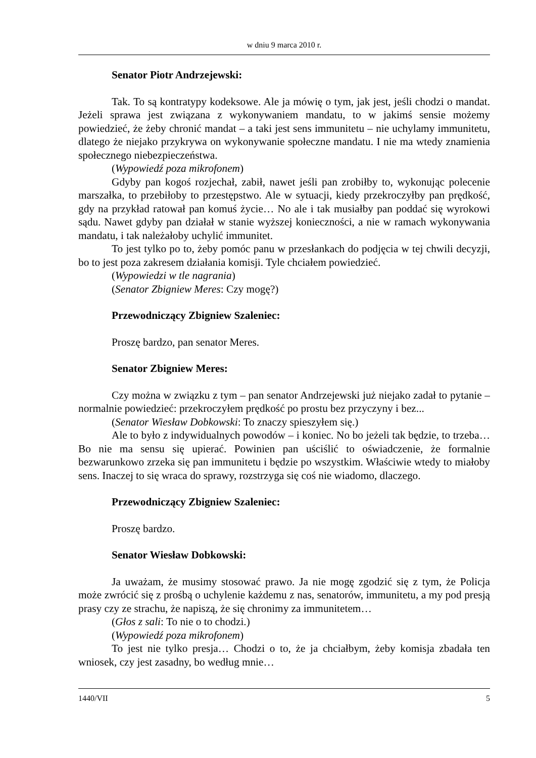w dniu 9 marca 2010 r.
Senator Piotr Andrzejewski:
Tak. To są kontratypy kodeksowe. Ale ja mówię o tym, jak jest, jeśli chodzi o mandat. Jeżeli sprawa jest związana z wykonywaniem mandatu, to w jakimś sensie możemy powiedzieć, że żeby chronić mandat – a taki jest sens immunitetu – nie uchylamy immunitetu, dlatego że niejako przykrywa on wykonywanie społeczne mandatu. I nie ma wtedy znamienia społecznego niebezpieczeństwa.
(Wypowiedź poza mikrofonem)
Gdyby pan kogoś rozjechał, zabił, nawet jeśli pan zrobiłby to, wykonując polecenie marszałka, to przebiłoby to przestępstwo. Ale w sytuacji, kiedy przekroczyłby pan prędkość, gdy na przykład ratował pan komuś życie… No ale i tak musiałby pan poddać się wyrokowi sądu. Nawet gdyby pan działał w stanie wyższej konieczności, a nie w ramach wykonywania mandatu, i tak należałoby uchylić immunitet.
To jest tylko po to, żeby pomóc panu w przesłankach do podjęcia w tej chwili decyzji, bo to jest poza zakresem działania komisji. Tyle chciałem powiedzieć.
(Wypowiedzi w tle nagrania)
(Senator Zbigniew Meres: Czy mogę?)
Przewodniczący Zbigniew Szaleniec:
Proszę bardzo, pan senator Meres.
Senator Zbigniew Meres:
Czy można w związku z tym – pan senator Andrzejewski już niejako zadał to pytanie – normalnie powiedzieć: przekroczyłem prędkość po prostu bez przyczyny i bez...
(Senator Wiesław Dobkowski: To znaczy spieszyłem się.)
Ale to było z indywidualnych powodów – i koniec. No bo jeżeli tak będzie, to trzeba… Bo nie ma sensu się upierać. Powinien pan uściślić to oświadczenie, że formalnie bezwarunkowo zrzeka się pan immunitetu i będzie po wszystkim. Właściwie wtedy to miałoby sens. Inaczej to się wraca do sprawy, rozstrzyga się coś nie wiadomo, dlaczego.
Przewodniczący Zbigniew Szaleniec:
Proszę bardzo.
Senator Wiesław Dobkowski:
Ja uważam, że musimy stosować prawo. Ja nie mogę zgodzić się z tym, że Policja może zwrócić się z prośbą o uchylenie każdemu z nas, senatorów, immunitetu, a my pod presją prasy czy ze strachu, że napiszą, że się chronimy za immunitetem…
(Głos z sali: To nie o to chodzi.)
(Wypowiedź poza mikrofonem)
To jest nie tylko presja… Chodzi o to, że ja chciałbym, żeby komisja zbadała ten wniosek, czy jest zasadny, bo według mnie…
1440/VII 5